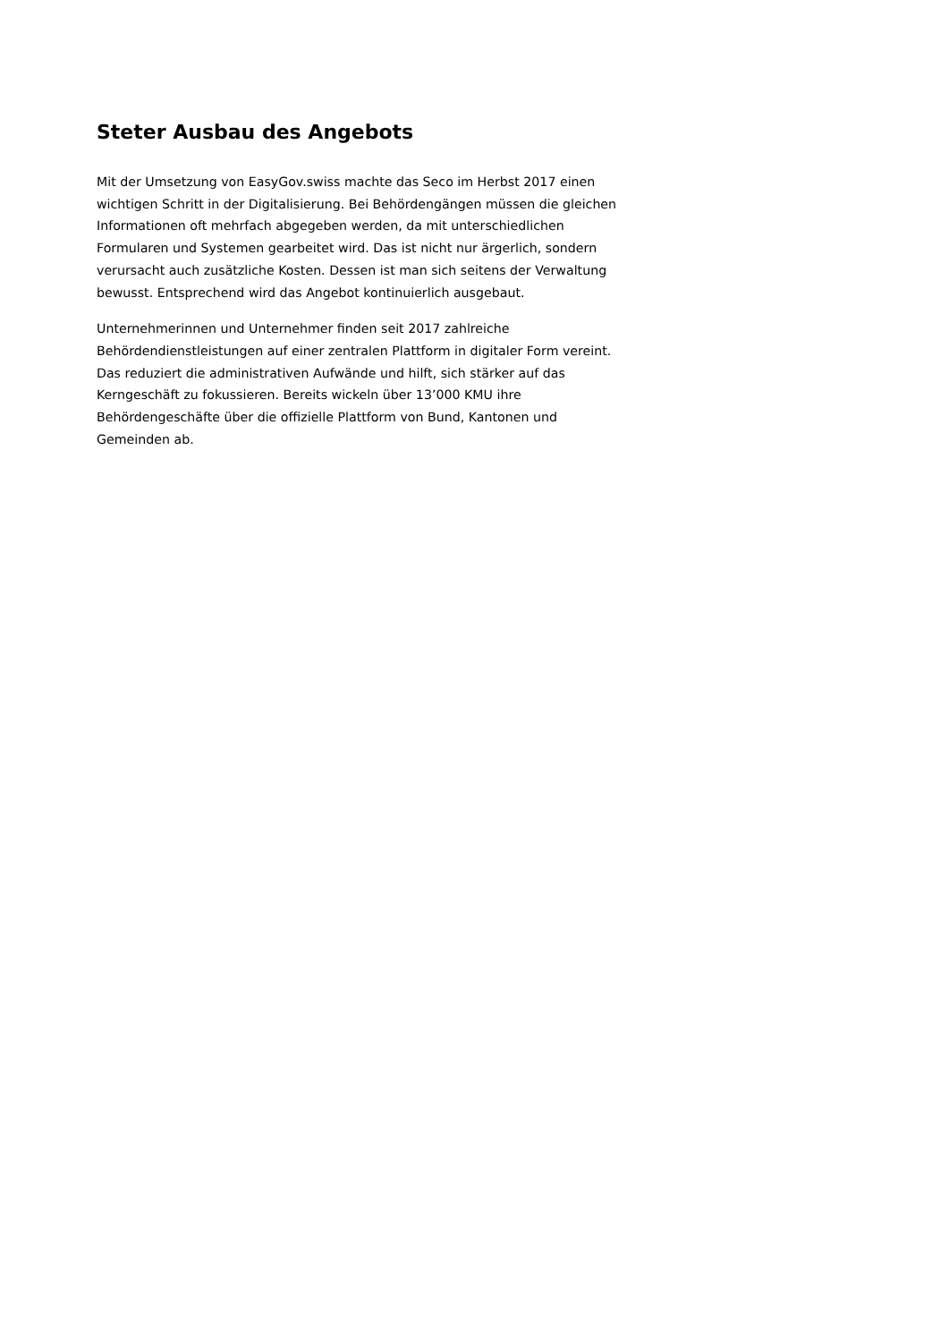Steter Ausbau des Angebots
Mit der Umsetzung von EasyGov.swiss machte das Seco im Herbst 2017 einen wichtigen Schritt in der Digitalisierung. Bei Behördengängen müssen die gleichen Informationen oft mehrfach abgegeben werden, da mit unterschiedlichen Formularen und Systemen gearbeitet wird. Das ist nicht nur ärgerlich, sondern verursacht auch zusätzliche Kosten. Dessen ist man sich seitens der Verwaltung bewusst. Entsprechend wird das Angebot kontinuierlich ausgebaut.
Unternehmerinnen und Unternehmer finden seit 2017 zahlreiche Behördendienstleistungen auf einer zentralen Plattform in digitaler Form vereint. Das reduziert die administrativen Aufwände und hilft, sich stärker auf das Kerngeschäft zu fokussieren. Bereits wickeln über 13’000 KMU ihre Behördengeschäfte über die offizielle Plattform von Bund, Kantonen und Gemeinden ab.